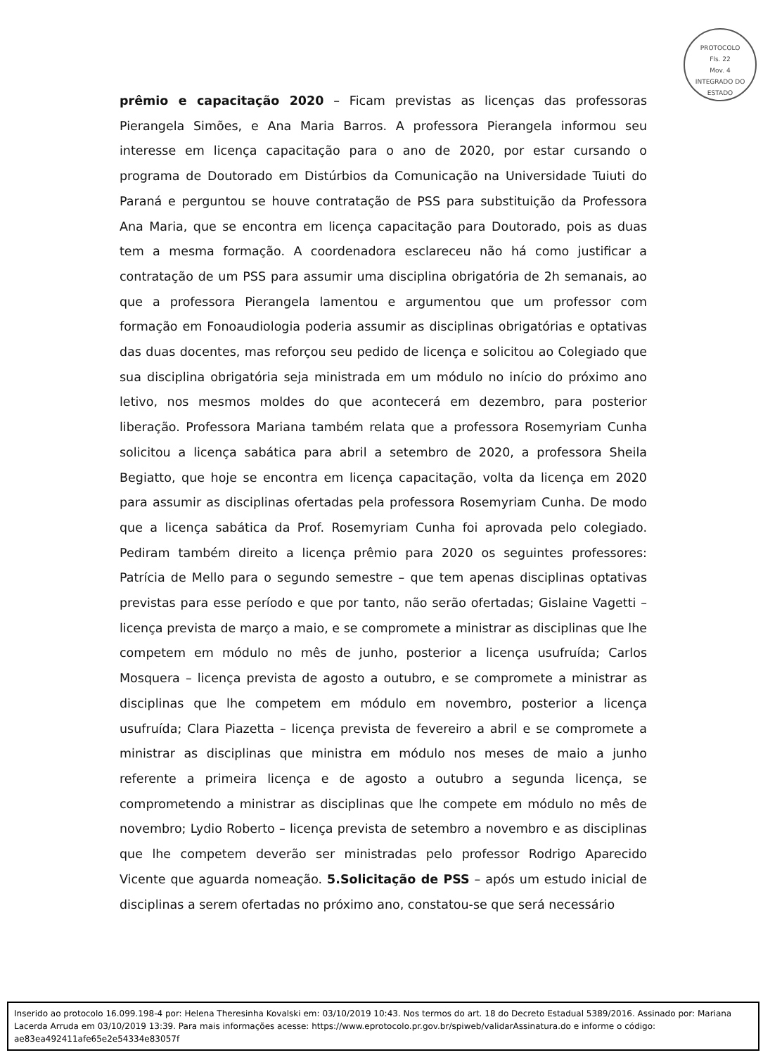PROTOCOLO
Fls. 22
Mov. 4
INTEGRADO DO ESTADO
prêmio e capacitação 2020 – Ficam previstas as licenças das professoras Pierangela Simões, e Ana Maria Barros. A professora Pierangela informou seu interesse em licença capacitação para o ano de 2020, por estar cursando o programa de Doutorado em Distúrbios da Comunicação na Universidade Tuiuti do Paraná e perguntou se houve contratação de PSS para substituição da Professora Ana Maria, que se encontra em licença capacitação para Doutorado, pois as duas tem a mesma formação. A coordenadora esclareceu não há como justificar a contratação de um PSS para assumir uma disciplina obrigatória de 2h semanais, ao que a professora Pierangela lamentou e argumentou que um professor com formação em Fonoaudiologia poderia assumir as disciplinas obrigatórias e optativas das duas docentes, mas reforçou seu pedido de licença e solicitou ao Colegiado que sua disciplina obrigatória seja ministrada em um módulo no início do próximo ano letivo, nos mesmos moldes do que acontecerá em dezembro, para posterior liberação. Professora Mariana também relata que a professora Rosemyriam Cunha solicitou a licença sabática para abril a setembro de 2020, a professora Sheila Begiatto, que hoje se encontra em licença capacitação, volta da licença em 2020 para assumir as disciplinas ofertadas pela professora Rosemyriam Cunha. De modo que a licença sabática da Prof. Rosemyriam Cunha foi aprovada pelo colegiado. Pediram também direito a licença prêmio para 2020 os seguintes professores: Patrícia de Mello para o segundo semestre – que tem apenas disciplinas optativas previstas para esse período e que por tanto, não serão ofertadas; Gislaine Vagetti – licença prevista de março a maio, e se compromete a ministrar as disciplinas que lhe competem em módulo no mês de junho, posterior a licença usufruída; Carlos Mosquera – licença prevista de agosto a outubro, e se compromete a ministrar as disciplinas que lhe competem em módulo em novembro, posterior a licença usufruída; Clara Piazetta – licença prevista de fevereiro a abril e se compromete a ministrar as disciplinas que ministra em módulo nos meses de maio a junho referente a primeira licença e de agosto a outubro a segunda licença, se comprometendo a ministrar as disciplinas que lhe compete em módulo no mês de novembro; Lydio Roberto – licença prevista de setembro a novembro e as disciplinas que lhe competem deverão ser ministradas pelo professor Rodrigo Aparecido Vicente que aguarda nomeação. 5.Solicitação de PSS – após um estudo inicial de disciplinas a serem ofertadas no próximo ano, constatou-se que será necessário
Inserido ao protocolo 16.099.198-4 por: Helena Theresinha Kovalski em: 03/10/2019 10:43. Nos termos do art. 18 do Decreto Estadual 5389/2016. Assinado por: Mariana Lacerda Arruda em 03/10/2019 13:39. Para mais informações acesse: https://www.eprotocolo.pr.gov.br/spiweb/validarAssinatura.do e informe o código: ae83ea492411afe65e2e54334e83057f